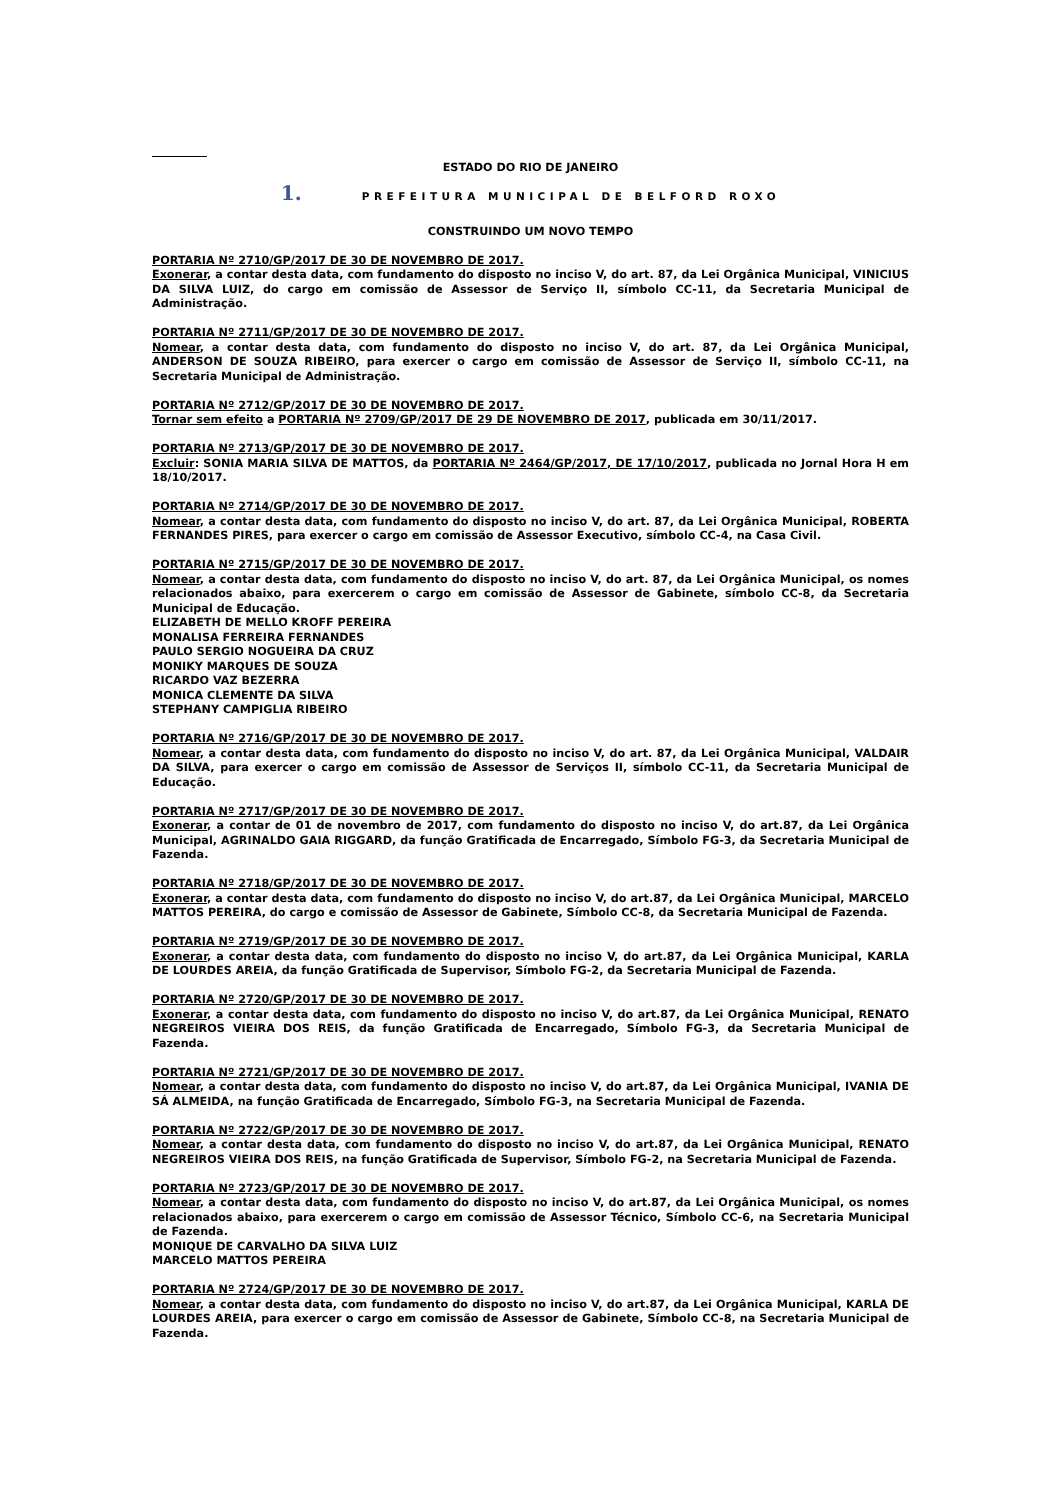ESTADO DO RIO DE JANEIRO
1. PREFEITURA MUNICIPAL DE BELFORD ROXO
CONSTRUINDO UM NOVO TEMPO
PORTARIA Nº 2710/GP/2017 DE 30 DE NOVEMBRO DE 2017.
Exonerar, a contar desta data, com fundamento do disposto no inciso V, do art. 87, da Lei Orgânica Municipal, VINICIUS DA SILVA LUIZ, do cargo em comissão de Assessor de Serviço II, símbolo CC-11, da Secretaria Municipal de Administração.
PORTARIA Nº 2711/GP/2017 DE 30 DE NOVEMBRO DE 2017.
Nomear, a contar desta data, com fundamento do disposto no inciso V, do art. 87, da Lei Orgânica Municipal, ANDERSON DE SOUZA RIBEIRO, para exercer o cargo em comissão de Assessor de Serviço II, símbolo CC-11, na Secretaria Municipal de Administração.
PORTARIA Nº 2712/GP/2017 DE 30 DE NOVEMBRO DE 2017.
Tornar sem efeito a PORTARIA Nº 2709/GP/2017 DE 29 DE NOVEMBRO DE 2017, publicada em 30/11/2017.
PORTARIA Nº 2713/GP/2017 DE 30 DE NOVEMBRO DE 2017.
Excluir: SONIA MARIA SILVA DE MATTOS, da PORTARIA Nº 2464/GP/2017, DE 17/10/2017, publicada no Jornal Hora H em 18/10/2017.
PORTARIA Nº 2714/GP/2017 DE 30 DE NOVEMBRO DE 2017.
Nomear, a contar desta data, com fundamento do disposto no inciso V, do art. 87, da Lei Orgânica Municipal, ROBERTA FERNANDES PIRES, para exercer o cargo em comissão de Assessor Executivo, símbolo CC-4, na Casa Civil.
PORTARIA Nº 2715/GP/2017 DE 30 DE NOVEMBRO DE 2017.
Nomear, a contar desta data, com fundamento do disposto no inciso V, do art. 87, da Lei Orgânica Municipal, os nomes relacionados abaixo, para exercerem o cargo em comissão de Assessor de Gabinete, símbolo CC-8, da Secretaria Municipal de Educação.
ELIZABETH DE MELLO KROFF PEREIRA
MONALISA FERREIRA FERNANDES
PAULO SERGIO NOGUEIRA DA CRUZ
MONIKY MARQUES DE SOUZA
RICARDO VAZ BEZERRA
MONICA CLEMENTE DA SILVA
STEPHANY CAMPIGLIA RIBEIRO
PORTARIA Nº 2716/GP/2017 DE 30 DE NOVEMBRO DE 2017.
Nomear, a contar desta data, com fundamento do disposto no inciso V, do art. 87, da Lei Orgânica Municipal, VALDAIR DA SILVA, para exercer o cargo em comissão de Assessor de Serviços II, símbolo CC-11, da Secretaria Municipal de Educação.
PORTARIA Nº 2717/GP/2017 DE 30 DE NOVEMBRO DE 2017.
Exonerar, a contar de 01 de novembro de 2017, com fundamento do disposto no inciso V, do art.87, da Lei Orgânica Municipal, AGRINALDO GAIA RIGGARD, da função Gratificada de Encarregado, Símbolo FG-3, da Secretaria Municipal de Fazenda.
PORTARIA Nº 2718/GP/2017 DE 30 DE NOVEMBRO DE 2017.
Exonerar, a contar desta data, com fundamento do disposto no inciso V, do art.87, da Lei Orgânica Municipal, MARCELO MATTOS PEREIRA, do cargo e comissão de Assessor de Gabinete, Símbolo CC-8, da Secretaria Municipal de Fazenda.
PORTARIA Nº 2719/GP/2017 DE 30 DE NOVEMBRO DE 2017.
Exonerar, a contar desta data, com fundamento do disposto no inciso V, do art.87, da Lei Orgânica Municipal, KARLA DE LOURDES AREIA, da função Gratificada de Supervisor, Símbolo FG-2, da Secretaria Municipal de Fazenda.
PORTARIA Nº 2720/GP/2017 DE 30 DE NOVEMBRO DE 2017.
Exonerar, a contar desta data, com fundamento do disposto no inciso V, do art.87, da Lei Orgânica Municipal, RENATO NEGREIROS VIEIRA DOS REIS, da função Gratificada de Encarregado, Símbolo FG-3, da Secretaria Municipal de Fazenda.
PORTARIA Nº 2721/GP/2017 DE 30 DE NOVEMBRO DE 2017.
Nomear, a contar desta data, com fundamento do disposto no inciso V, do art.87, da Lei Orgânica Municipal, IVANIA DE SÁ ALMEIDA, na função Gratificada de Encarregado, Símbolo FG-3, na Secretaria Municipal de Fazenda.
PORTARIA Nº 2722/GP/2017 DE 30 DE NOVEMBRO DE 2017.
Nomear, a contar desta data, com fundamento do disposto no inciso V, do art.87, da Lei Orgânica Municipal, RENATO NEGREIROS VIEIRA DOS REIS, na função Gratificada de Supervisor, Símbolo FG-2, na Secretaria Municipal de Fazenda.
PORTARIA Nº 2723/GP/2017 DE 30 DE NOVEMBRO DE 2017.
Nomear, a contar desta data, com fundamento do disposto no inciso V, do art.87, da Lei Orgânica Municipal, os nomes relacionados abaixo, para exercerem o cargo em comissão de Assessor Técnico, Símbolo CC-6, na Secretaria Municipal de Fazenda.
MONIQUE DE CARVALHO DA SILVA LUIZ
MARCELO MATTOS PEREIRA
PORTARIA Nº 2724/GP/2017 DE 30 DE NOVEMBRO DE 2017.
Nomear, a contar desta data, com fundamento do disposto no inciso V, do art.87, da Lei Orgânica Municipal, KARLA DE LOURDES AREIA, para exercer o cargo em comissão de Assessor de Gabinete, Símbolo CC-8, na Secretaria Municipal de Fazenda.